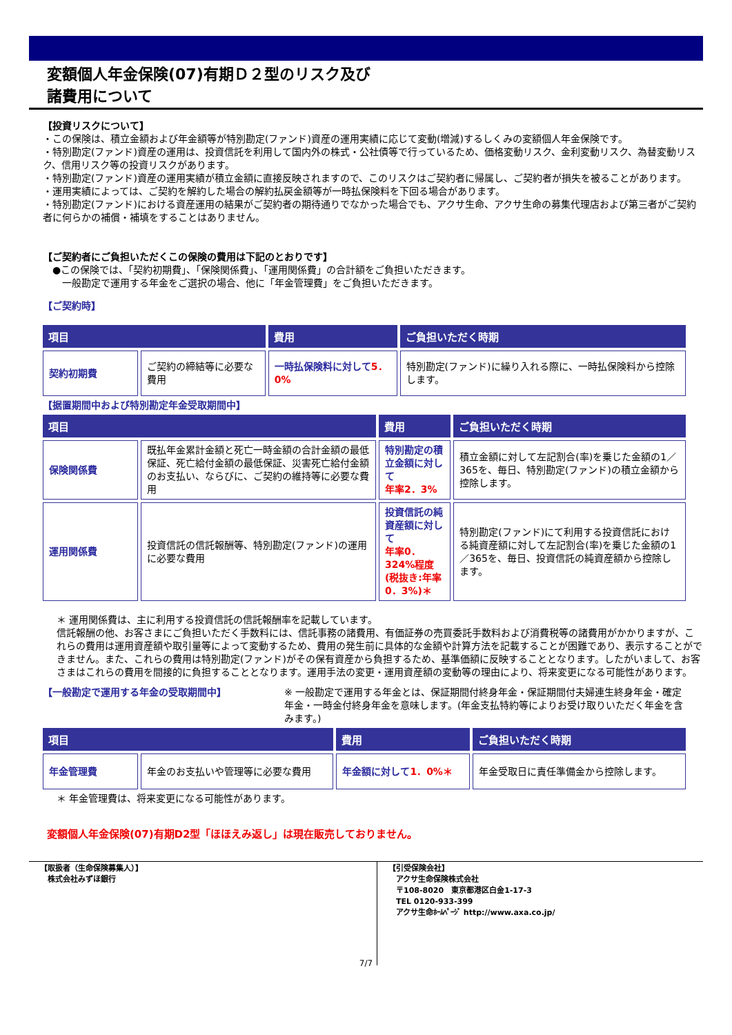変額個人年金保険(07)有期Ｄ２型のリスク及び
諸費用について
【投資リスクについて】
・この保険は、積立金額および年金額等が特別勘定(ファンド)資産の運用実績に応じて変動(増減)するしくみの変額個人年金保険です。
・特別勘定(ファンド)資産の運用は、投資信託を利用して国内外の株式・公社債等で行っているため、価格変動リスク、金利変動リスク、為替変動リスク、信用リスク等の投資リスクがあります。
・特別勘定(ファンド)資産の運用実績が積立金額に直接反映されますので、このリスクはご契約者に帰属し、ご契約者が損失を被ることがあります。
・運用実績によっては、ご契約を解約した場合の解約払戻金額等が一時払保険料を下回る場合があります。
・特別勘定(ファンド)における資産運用の結果がご契約者の期待通りでなかった場合でも、アクサ生命、アクサ生命の募集代理店および第三者がご契約者に何らかの補償・補填をすることはありません。
【ご契約者にご負担いただくこの保険の費用は下記のとおりです】
　●この保険では、「契約初期費」、「保険関係費」、「運用関係費」の合計額をご負担いただきます。
　　一般勘定で運用する年金をご選択の場合、他に「年金管理費」をご負担いただきます。
【ご契約時】
| 項目 | | 費用 | ご負担いただく時期 |
| --- | --- | --- | --- |
| 契約初期費 | ご契約の締結等に必要な費用 | 一時払保険料に対して 5．0% | 特別勘定(ファンド)に繰り入れる際に、一時払保険料から控除します。 |
【据置期間中および特別勘定年金受取期間中】
| 項目 | | 費用 | ご負担いただく時期 |
| --- | --- | --- | --- |
| 保険関係費 | 既払年金累計金額と死亡一時金額の合計金額の最低保証、死亡給付金額の最低保証、災害死亡給付金額のお支払い、ならびに、ご契約の維持等に必要な費用 | 特別勘定の積立金額に対して 年率2．3% | 積立金額に対して左記割合(率)を乗じた金額の1／365を、毎日、特別勘定(ファンド)の積立金額から控除します。 |
| 運用関係費 | 投資信託の信託報酬等、特別勘定(ファンド)の運用に必要な費用 | 投資信託の純資産額に対して 年率0．324%程度 (税抜き:年率0．3%)＊ | 特別勘定(ファンド)にて利用する投資信託における純資産額に対して左記割合(率)を乗じた金額の1／365を、毎日、投資信託の純資産額から控除します。 |
＊ 運用関係費は、主に利用する投資信託の信託報酬率を記載しています。
信託報酬の他、お客さまにご負担いただく手数料には、信託事務の諸費用、有価証券の売買委託手数料および消費税等の諸費用がかかりますが、これらの費用は運用資産額や取引量等によって変動するため、費用の発生前に具体的な金額や計算方法を記載することが困難であり、表示することができません。また、これらの費用は特別勘定(ファンド)がその保有資産から負担するため、基準価額に反映することとなります。したがいまして、お客さまはこれらの費用を間接的に負担することとなります。運用手法の変更・運用資産額の変動等の理由により、将来変更になる可能性があります。
【一般勘定で運用する年金の受取期間中】 ※ 一般勘定で運用する年金とは、保証期間付終身年金・保証期間付夫婦連生終身年金・確定年金・一時金付終身年金を意味します。(年金支払特約等によりお受け取りいただく年金を含みます。)
| 項目 | | 費用 | ご負担いただく時期 |
| --- | --- | --- | --- |
| 年金管理費 | 年金のお支払いや管理等に必要な費用 | 年金額に対して 1．0%＊ | 年金受取日に責任準備金から控除します。 |
＊ 年金管理費は、将来変更になる可能性があります。
変額個人年金保険(07)有期D2型「ほほえみ返し」は現在販売しておりません。
【取扱者（生命保険募集人）】
　株式会社みずほ銀行
【引受保険会社】
　アクサ生命保険株式会社
　〒108-8020　東京都港区白金1-17-3
　TEL 0120-933-399
　アクサ生命ﾎｰﾑﾍﾟｰｼﾞ http://www.axa.co.jp/
7/7